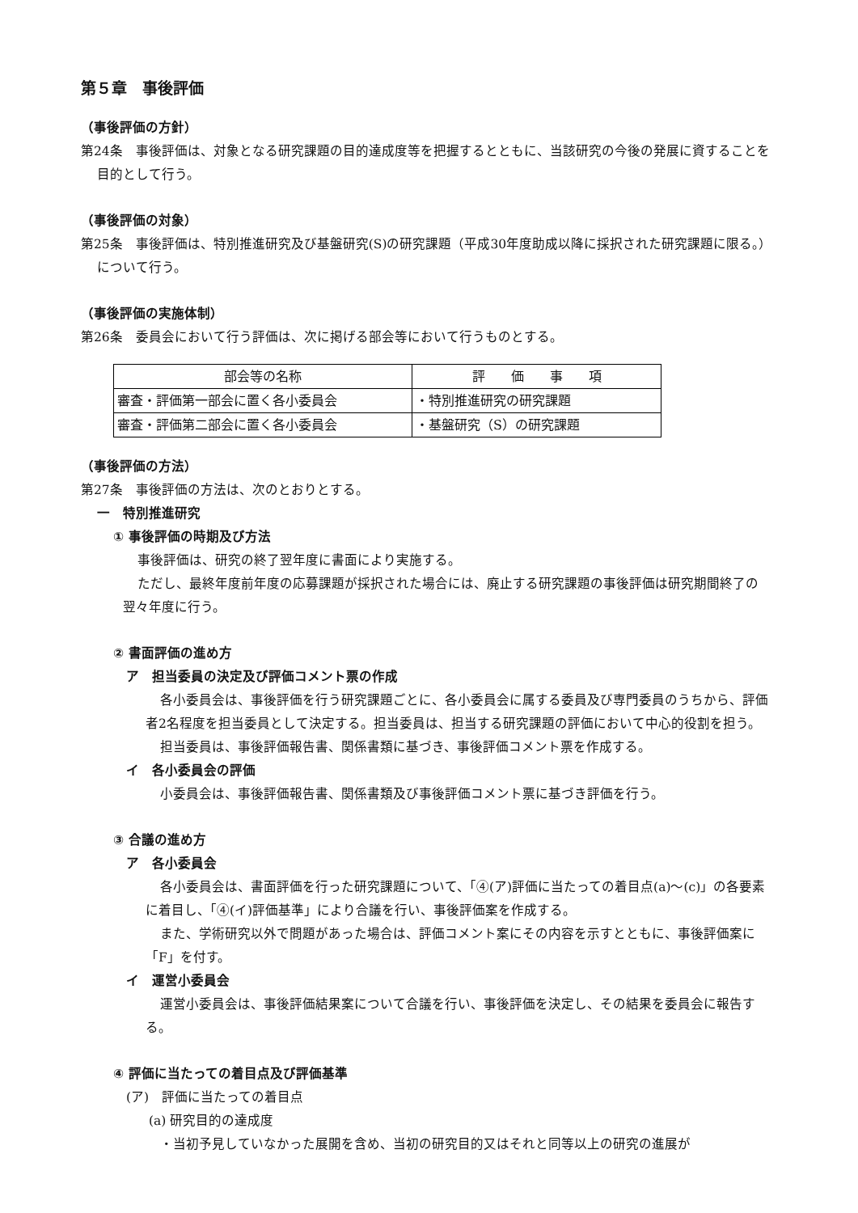第５章　事後評価
（事後評価の方針）
第24条　事後評価は、対象となる研究課題の目的達成度等を把握するとともに、当該研究の今後の発展に資することを目的として行う。
（事後評価の対象）
第25条　事後評価は、特別推進研究及び基盤研究(S)の研究課題（平成30年度助成以降に採択された研究課題に限る。）について行う。
（事後評価の実施体制）
第26条　委員会において行う評価は、次に掲げる部会等において行うものとする。
| 部会等の名称 | 評 価 事 項 |
| --- | --- |
| 審査・評価第一部会に置く各小委員会 | ・特別推進研究の研究課題 |
| 審査・評価第二部会に置く各小委員会 | ・基盤研究（S）の研究課題 |
（事後評価の方法）
第27条　事後評価の方法は、次のとおりとする。
一　特別推進研究
① 事後評価の時期及び方法
事後評価は、研究の終了翌年度に書面により実施する。
ただし、最終年度前年度の応募課題が採択された場合には、廃止する研究課題の事後評価は研究期間終了の翌々年度に行う。
② 書面評価の進め方
ア　担当委員の決定及び評価コメント票の作成
各小委員会は、事後評価を行う研究課題ごとに、各小委員会に属する委員及び専門委員のうちから、評価者2名程度を担当委員として決定する。担当委員は、担当する研究課題の評価において中心的役割を担う。
担当委員は、事後評価報告書、関係書類に基づき、事後評価コメント票を作成する。
イ　各小委員会の評価
小委員会は、事後評価報告書、関係書類及び事後評価コメント票に基づき評価を行う。
③ 合議の進め方
ア　各小委員会
各小委員会は、書面評価を行った研究課題について、「④(ア)評価に当たっての着目点(a)～(c)」の各要素に着目し、「④(イ)評価基準」により合議を行い、事後評価案を作成する。
また、学術研究以外で問題があった場合は、評価コメント案にその内容を示すとともに、事後評価案に「F」を付す。
イ　運営小委員会
運営小委員会は、事後評価結果案について合議を行い、事後評価を決定し、その結果を委員会に報告する。
④ 評価に当たっての着目点及び評価基準
(ア)　評価に当たっての着目点
(a) 研究目的の達成度
・当初予見していなかった展開を含め、当初の研究目的又はそれと同等以上の研究の進展が